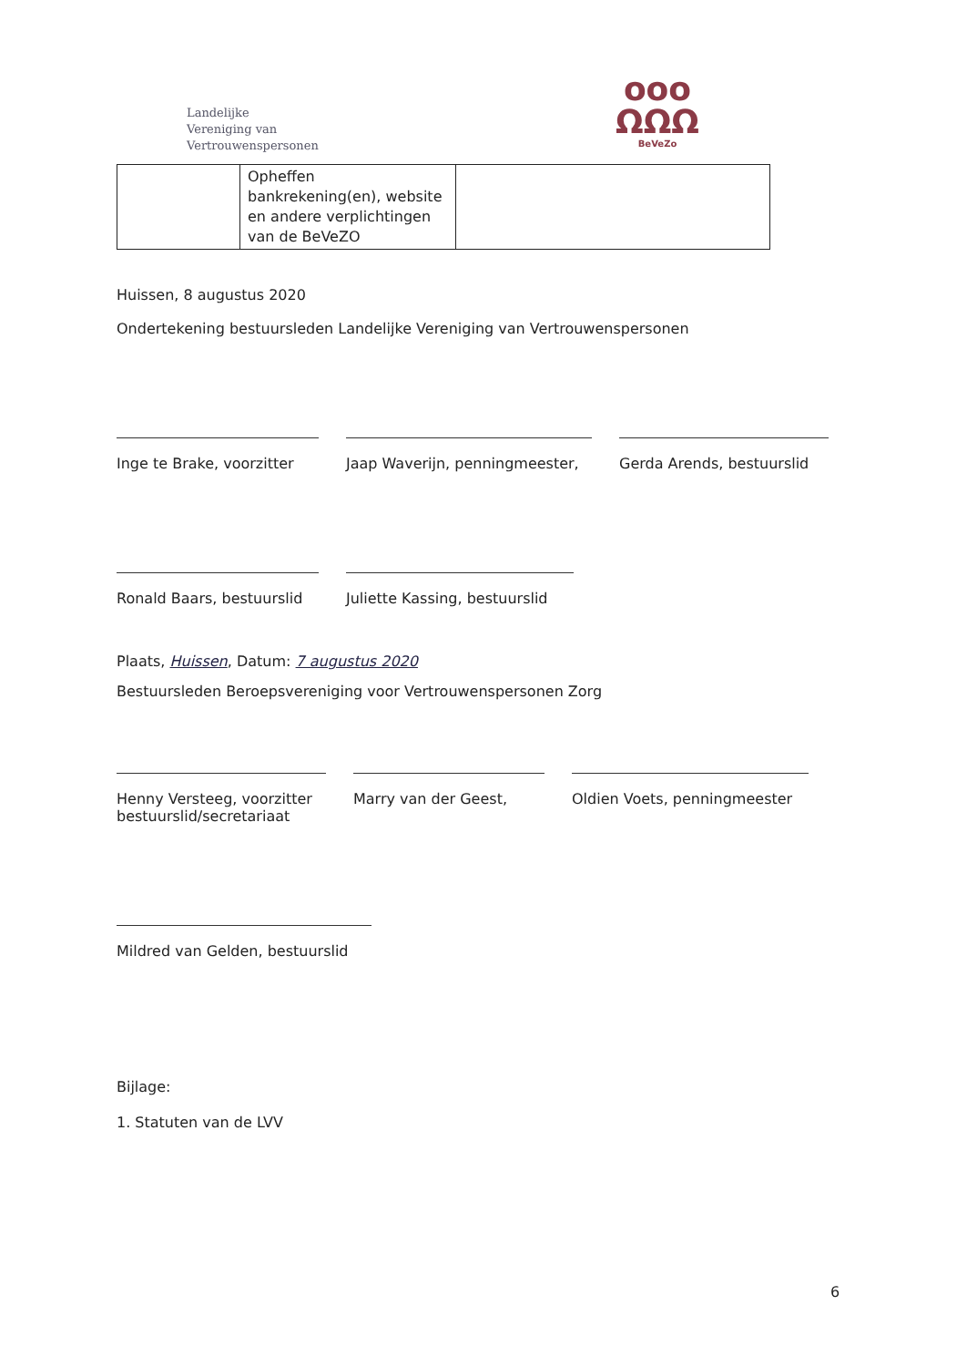Landelijke
Vereniging van
Vertrouwenspersonen
ooo
ΩΩΩ
BeVeZo
| | Opheffen bankrekening(en), website en andere verplichtingen van de BeVeZO | |
Huissen, 8 augustus 2020
Ondertekening bestuursleden Landelijke Vereniging van Vertrouwenspersonen
Inge te Brake, voorzitter
Jaap Waverijn, penningmeester,
Gerda Arends, bestuurslid
Ronald Baars, bestuurslid
Juliette Kassing, bestuurslid
Plaats, Huissen, Datum: 7 augustus 2020
Bestuursleden Beroepsvereniging voor Vertrouwenspersonen Zorg
Henny Versteeg, voorzitter
bestuurslid/secretariaat
Marry van der Geest, Oldien Voets, penningmeester
Mildred van Gelden, bestuurslid
Bijlage:
1. Statuten van de LVV
6